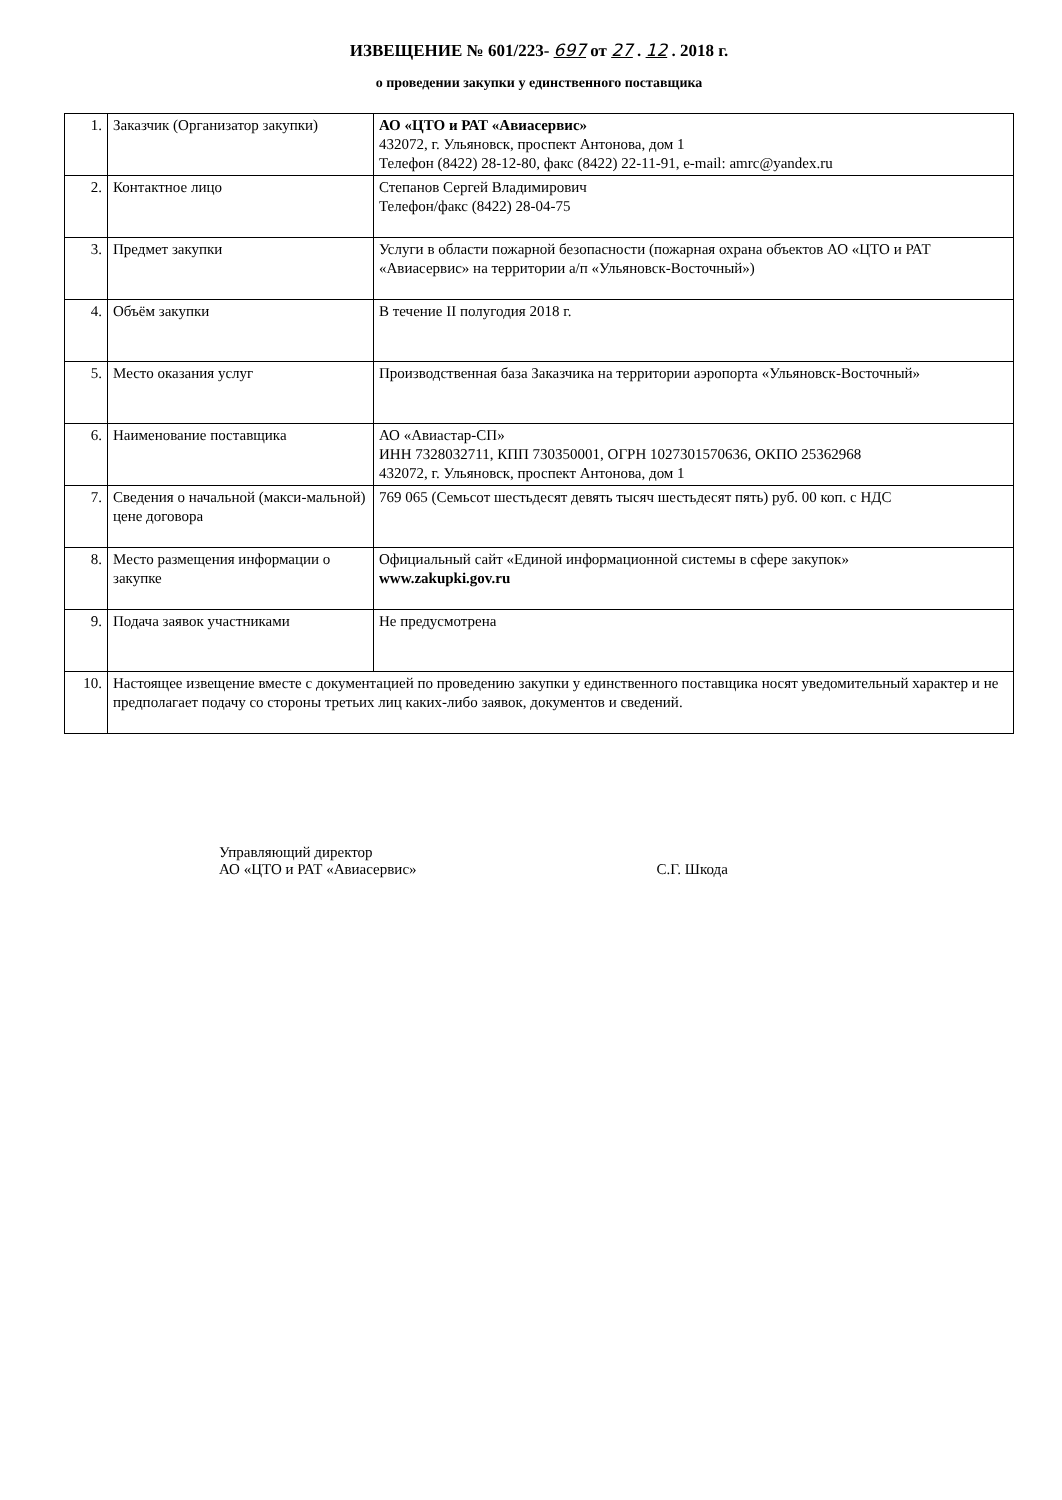ИЗВЕЩЕНИЕ № 601/223- 697 от 27 . 12 . 2018 г.
о проведении закупки у единственного поставщика
| 1. | Заказчик (Организатор закупки) | АО «ЦТО и РАТ «Авиасервис» 432072, г. Ульяновск, проспект Антонова, дом 1 Телефон (8422) 28-12-80, факс (8422) 22-11-91, e-mail: amrc@yandex.ru |
| 2. | Контактное лицо | Степанов Сергей Владимирович Телефон/факс (8422) 28-04-75 |
| 3. | Предмет закупки | Услуги в области пожарной безопасности (пожарная охрана объектов АО «ЦТО и РАТ «Авиасервис» на территории а/п «Ульяновск-Восточный») |
| 4. | Объём закупки | В течение II полугодия 2018 г. |
| 5. | Место оказания услуг | Производственная база Заказчика на территории аэропорта «Ульяновск-Восточный» |
| 6. | Наименование поставщика | АО «Авиастар-СП» ИНН 7328032711, КПП 730350001, ОГРН 1027301570636, ОКПО 25362968 432072, г. Ульяновск, проспект Антонова, дом 1 |
| 7. | Сведения о начальной (макси-мальной) цене договора | 769 065 (Семьсот шестьдесят девять тысяч шестьдесят пять) руб. 00 коп. с НДС |
| 8. | Место размещения информации о закупке | Официальный сайт «Единой информационной системы в сфере закупок» www.zakupki.gov.ru |
| 9. | Подача заявок участниками | Не предусмотрена |
| 10. | Настоящее извещение вместе с документацией по проведению закупки у единственного поставщика носят уведомительный характер и не предполагает подачу со стороны третьих лиц каких-либо заявок, документов и сведений. | |
Управляющий директор
АО «ЦТО и РАТ «Авиасервис»
С.Г. Шкода